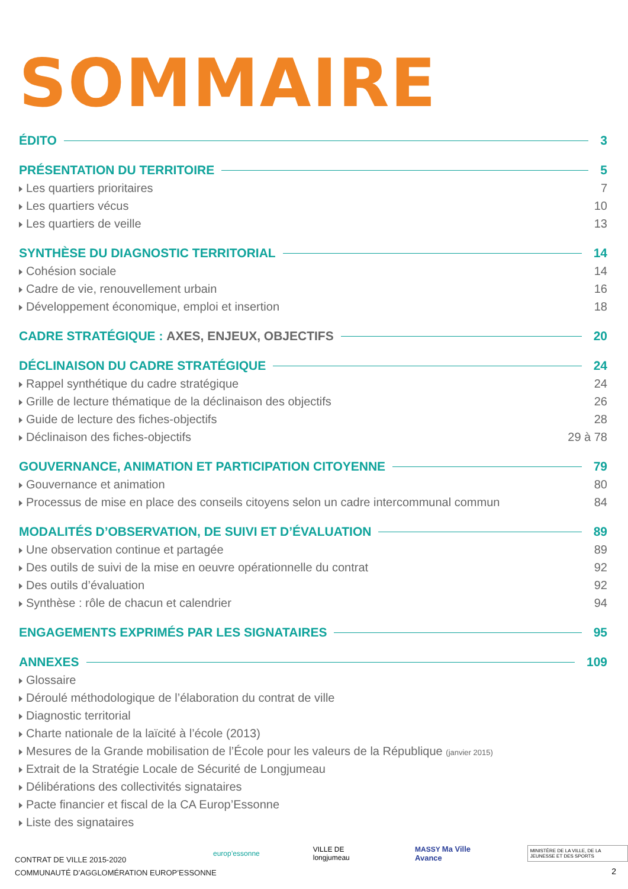SOMMAIRE
ÉDITO 3
PRÉSENTATION DU TERRITOIRE 5
Les quartiers prioritaires 7
Les quartiers vécus 10
Les quartiers de veille 13
SYNTHÈSE DU DIAGNOSTIC TERRITORIAL 14
Cohésion sociale 14
Cadre de vie, renouvellement urbain 16
Développement économique, emploi et insertion 18
CADRE STRATÉGIQUE : AXES, ENJEUX, OBJECTIFS 20
DÉCLINAISON DU CADRE STRATÉGIQUE 24
Rappel synthétique du cadre stratégique 24
Grille de lecture thématique de la déclinaison des objectifs 26
Guide de lecture des fiches-objectifs 28
Déclinaison des fiches-objectifs 29 à 78
GOUVERNANCE, ANIMATION ET PARTICIPATION CITOYENNE 79
Gouvernance et animation 80
Processus de mise en place des conseils citoyens selon un cadre intercommunal commun 84
MODALITÉS D’OBSERVATION, DE SUIVI ET D’ÉVALUATION 89
Une observation continue et partagée 89
Des outils de suivi de la mise en oeuvre opérationnelle du contrat 92
Des outils d’évaluation 92
Synthèse : rôle de chacun et calendrier 94
ENGAGEMENTS EXPRIMÉS PAR LES SIGNATAIRES 95
ANNEXES 109
Glossaire
Déroulé méthodologique de l’élaboration du contrat de ville
Diagnostic territorial
Charte nationale de la laïcité à l’école (2013)
Mesures de la Grande mobilisation de l’École pour les valeurs de la République (janvier 2015)
Extrait de la Stratégie Locale de Sécurité de Longjumeau
Délibérations des collectivités signataires
Pacte financier et fiscal de la CA Europ’Essonne
Liste des signataires
CONTRAT DE VILLE 2015-2020
COMMUNAUTÉ D’AGGLOMÉRATION EUROP’ESSONNE
europ’essonne VILLE DE longjumeau MASSY Ma Ville Avance MINISTÈRE DE LA VILLE, DE LA JEUNESSE ET DES SPORTS
2